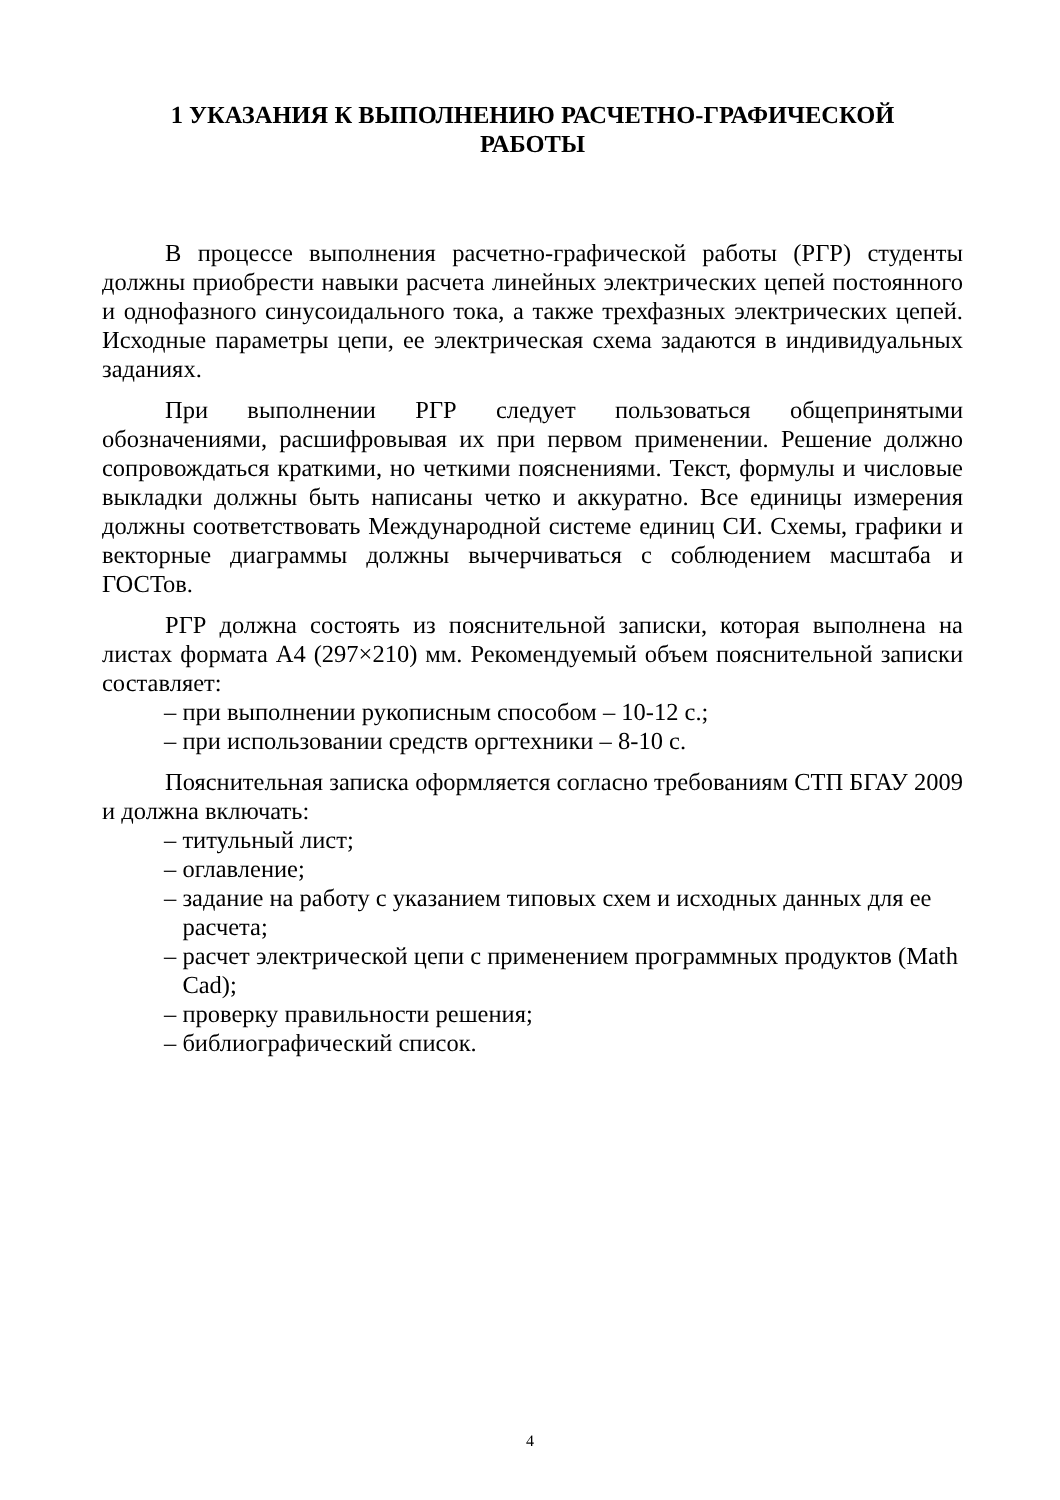1 УКАЗАНИЯ К ВЫПОЛНЕНИЮ РАСЧЕТНО-ГРАФИЧЕСКОЙ
РАБОТЫ
В процессе выполнения расчетно-графической работы (РГР) студенты должны приобрести навыки расчета линейных электрических цепей постоянного и однофазного синусоидального тока, а также трехфазных электрических цепей. Исходные параметры цепи, ее электрическая схема задаются в индивидуальных заданиях.
При выполнении РГР следует пользоваться общепринятыми обозначениями, расшифровывая их при первом применении. Решение должно сопровождаться краткими, но четкими пояснениями. Текст, формулы и числовые выкладки должны быть написаны четко и аккуратно. Все единицы измерения должны соответствовать Международной системе единиц СИ. Схемы, графики и векторные диаграммы должны вычерчиваться с соблюдением масштаба и ГОСТов.
РГР должна состоять из пояснительной записки, которая выполнена на листах формата А4 (297×210) мм. Рекомендуемый объем пояснительной записки составляет:
– при выполнении рукописным способом – 10-12 с.;
– при использовании средств оргтехники – 8-10 с.
Пояснительная записка оформляется согласно требованиям СТП БГАУ 2009 и должна включать:
– титульный лист;
– оглавление;
– задание на работу с указанием типовых схем и исходных данных для ее
расчета;
– расчет электрической цепи с применением программных продуктов (Math
Cad);
– проверку правильности решения;
– библиографический список.
4